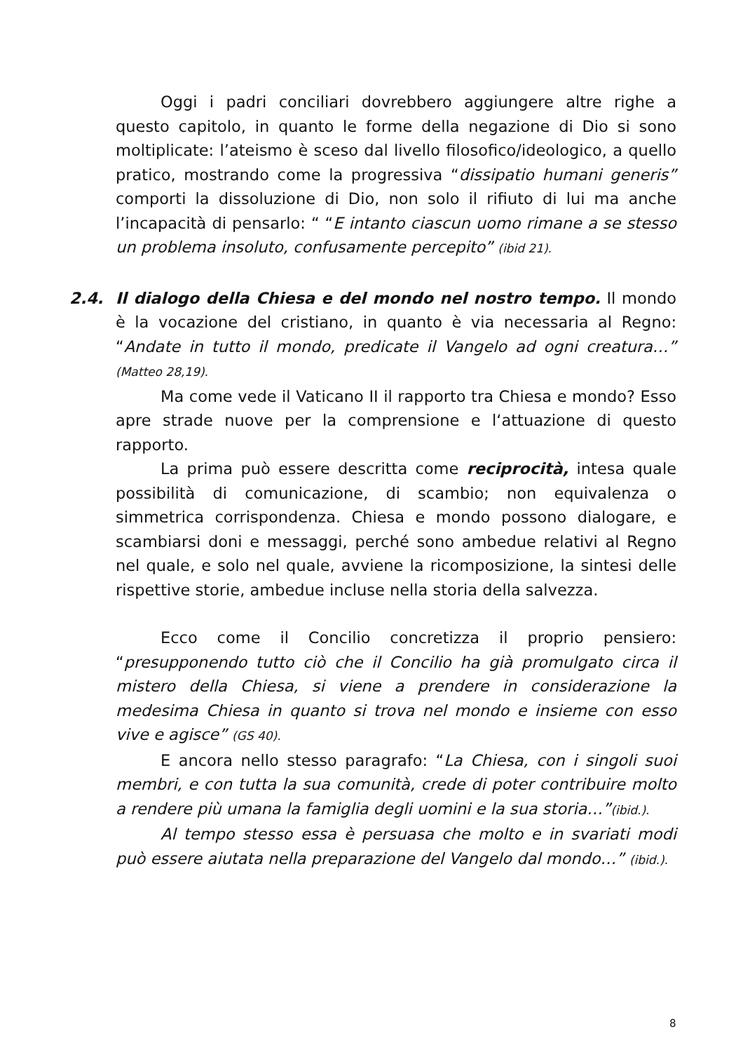Oggi i padri conciliari dovrebbero aggiungere altre righe a questo capitolo, in quanto le forme della negazione di Dio si sono moltiplicate: l’ateismo è sceso dal livello filosofico/ideologico, a quello pratico, mostrando come la progressiva “dissipatio humani generis” comporti la dissoluzione di Dio, non solo il rifiuto di lui ma anche l’incapacità di pensarlo: “ “E intanto ciascun uomo rimane a se stesso un problema insoluto, confusamente percepito” (ibid 21).
2.4. Il dialogo della Chiesa e del mondo nel nostro tempo. Il mondo è la vocazione del cristiano, in quanto è via necessaria al Regno: “Andate in tutto il mondo, predicate il Vangelo ad ogni creatura…” (Matteo 28,19).
Ma come vede il Vaticano II il rapporto tra Chiesa e mondo? Esso apre strade nuove per la comprensione e l‘attuazione di questo rapporto.
La prima può essere descritta come reciprocità, intesa quale possibilità di comunicazione, di scambio; non equivalenza o simmetrica corrispondenza. Chiesa e mondo possono dialogare, e scambiarsi doni e messaggi, perché sono ambedue relativi al Regno nel quale, e solo nel quale, avviene la ricomposizione, la sintesi delle rispettive storie, ambedue incluse nella storia della salvezza.
Ecco come il Concilio concretizza il proprio pensiero: “presupponendo tutto ciò che il Concilio ha già promulgato circa il mistero della Chiesa, si viene a prendere in considerazione la medesima Chiesa in quanto si trova nel mondo e insieme con esso vive e agisce” (GS 40).
E ancora nello stesso paragrafo: “La Chiesa, con i singoli suoi membri, e con tutta la sua comunità, crede di poter contribuire molto a rendere più umana la famiglia degli uomini e la sua storia…”(ibid.).
Al tempo stesso essa è persuasa che molto e in svariati modi può essere aiutata nella preparazione del Vangelo dal mondo…” (ibid.).
8